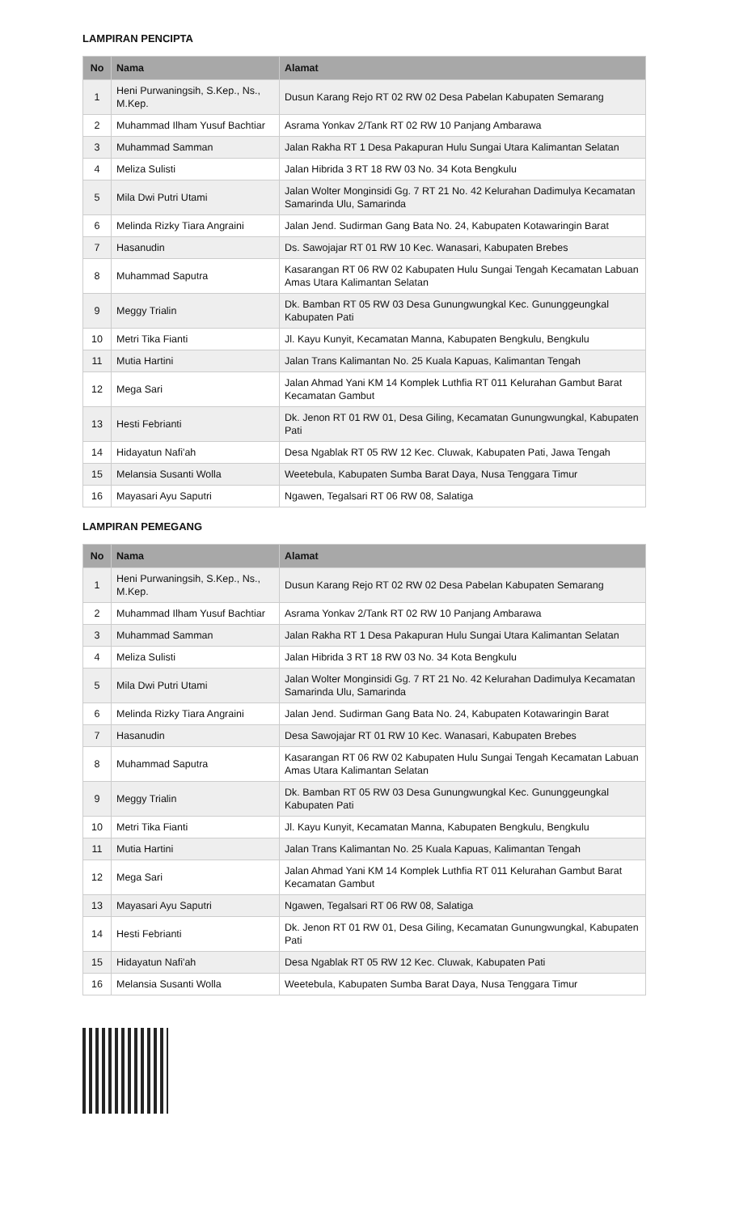LAMPIRAN PENCIPTA
| No | Nama | Alamat |
| --- | --- | --- |
| 1 | Heni Purwaningsih, S.Kep., Ns., M.Kep. | Dusun Karang Rejo RT 02 RW 02 Desa Pabelan Kabupaten Semarang |
| 2 | Muhammad Ilham Yusuf Bachtiar | Asrama Yonkav 2/Tank RT 02 RW 10 Panjang Ambarawa |
| 3 | Muhammad Samman | Jalan Rakha RT 1 Desa Pakapuran Hulu Sungai Utara Kalimantan Selatan |
| 4 | Meliza Sulisti | Jalan Hibrida 3 RT 18 RW 03 No. 34 Kota Bengkulu |
| 5 | Mila Dwi Putri Utami | Jalan Wolter Monginsidi Gg. 7 RT 21 No. 42 Kelurahan Dadimulya Kecamatan Samarinda Ulu, Samarinda |
| 6 | Melinda Rizky Tiara Angraini | Jalan Jend. Sudirman Gang Bata No. 24, Kabupaten Kotawaringin Barat |
| 7 | Hasanudin | Ds. Sawojajar RT 01 RW 10 Kec. Wanasari, Kabupaten Brebes |
| 8 | Muhammad Saputra | Kasarangan RT 06 RW 02 Kabupaten Hulu Sungai Tengah Kecamatan Labuan Amas Utara Kalimantan Selatan |
| 9 | Meggy Trialin | Dk. Bamban RT 05 RW 03 Desa Gunungwungkal Kec. Gununggeungkal Kabupaten Pati |
| 10 | Metri Tika Fianti | Jl. Kayu Kunyit, Kecamatan Manna, Kabupaten Bengkulu, Bengkulu |
| 11 | Mutia Hartini | Jalan Trans Kalimantan No. 25 Kuala Kapuas, Kalimantan Tengah |
| 12 | Mega Sari | Jalan Ahmad Yani KM 14 Komplek Luthfia RT 011 Kelurahan Gambut Barat Kecamatan Gambut |
| 13 | Hesti Febrianti | Dk. Jenon RT 01 RW 01, Desa Giling, Kecamatan Gunungwungkal, Kabupaten Pati |
| 14 | Hidayatun Nafi'ah | Desa Ngablak RT 05 RW 12 Kec. Cluwak, Kabupaten Pati, Jawa Tengah |
| 15 | Melansia Susanti Wolla | Weetebula, Kabupaten Sumba Barat Daya, Nusa Tenggara Timur |
| 16 | Mayasari Ayu Saputri | Ngawen, Tegalsari RT 06 RW 08, Salatiga |
LAMPIRAN PEMEGANG
| No | Nama | Alamat |
| --- | --- | --- |
| 1 | Heni Purwaningsih, S.Kep., Ns., M.Kep. | Dusun Karang Rejo RT 02 RW 02 Desa Pabelan Kabupaten Semarang |
| 2 | Muhammad Ilham Yusuf Bachtiar | Asrama Yonkav 2/Tank RT 02 RW 10 Panjang Ambarawa |
| 3 | Muhammad Samman | Jalan Rakha RT 1 Desa Pakapuran Hulu Sungai Utara Kalimantan Selatan |
| 4 | Meliza Sulisti | Jalan Hibrida 3 RT 18 RW 03 No. 34 Kota Bengkulu |
| 5 | Mila Dwi Putri Utami | Jalan Wolter Monginsidi Gg. 7 RT 21 No. 42 Kelurahan Dadimulya Kecamatan Samarinda Ulu, Samarinda |
| 6 | Melinda Rizky Tiara Angraini | Jalan Jend. Sudirman Gang Bata No. 24, Kabupaten Kotawaringin Barat |
| 7 | Hasanudin | Desa Sawojajar RT 01 RW 10 Kec. Wanasari, Kabupaten Brebes |
| 8 | Muhammad Saputra | Kasarangan RT 06 RW 02 Kabupaten Hulu Sungai Tengah Kecamatan Labuan Amas Utara Kalimantan Selatan |
| 9 | Meggy Trialin | Dk. Bamban RT 05 RW 03 Desa Gunungwungkal Kec. Gununggeungkal Kabupaten Pati |
| 10 | Metri Tika Fianti | Jl. Kayu Kunyit, Kecamatan Manna, Kabupaten Bengkulu, Bengkulu |
| 11 | Mutia Hartini | Jalan Trans Kalimantan No. 25 Kuala Kapuas, Kalimantan Tengah |
| 12 | Mega Sari | Jalan Ahmad Yani KM 14 Komplek Luthfia RT 011 Kelurahan Gambut Barat Kecamatan Gambut |
| 13 | Mayasari Ayu Saputri | Ngawen, Tegalsari RT 06 RW 08, Salatiga |
| 14 | Hesti Febrianti | Dk. Jenon RT 01 RW 01, Desa Giling, Kecamatan Gunungwungkal, Kabupaten Pati |
| 15 | Hidayatun Nafi'ah | Desa Ngablak RT 05 RW 12 Kec. Cluwak, Kabupaten Pati |
| 16 | Melansia Susanti Wolla | Weetebula, Kabupaten Sumba Barat Daya, Nusa Tenggara Timur |